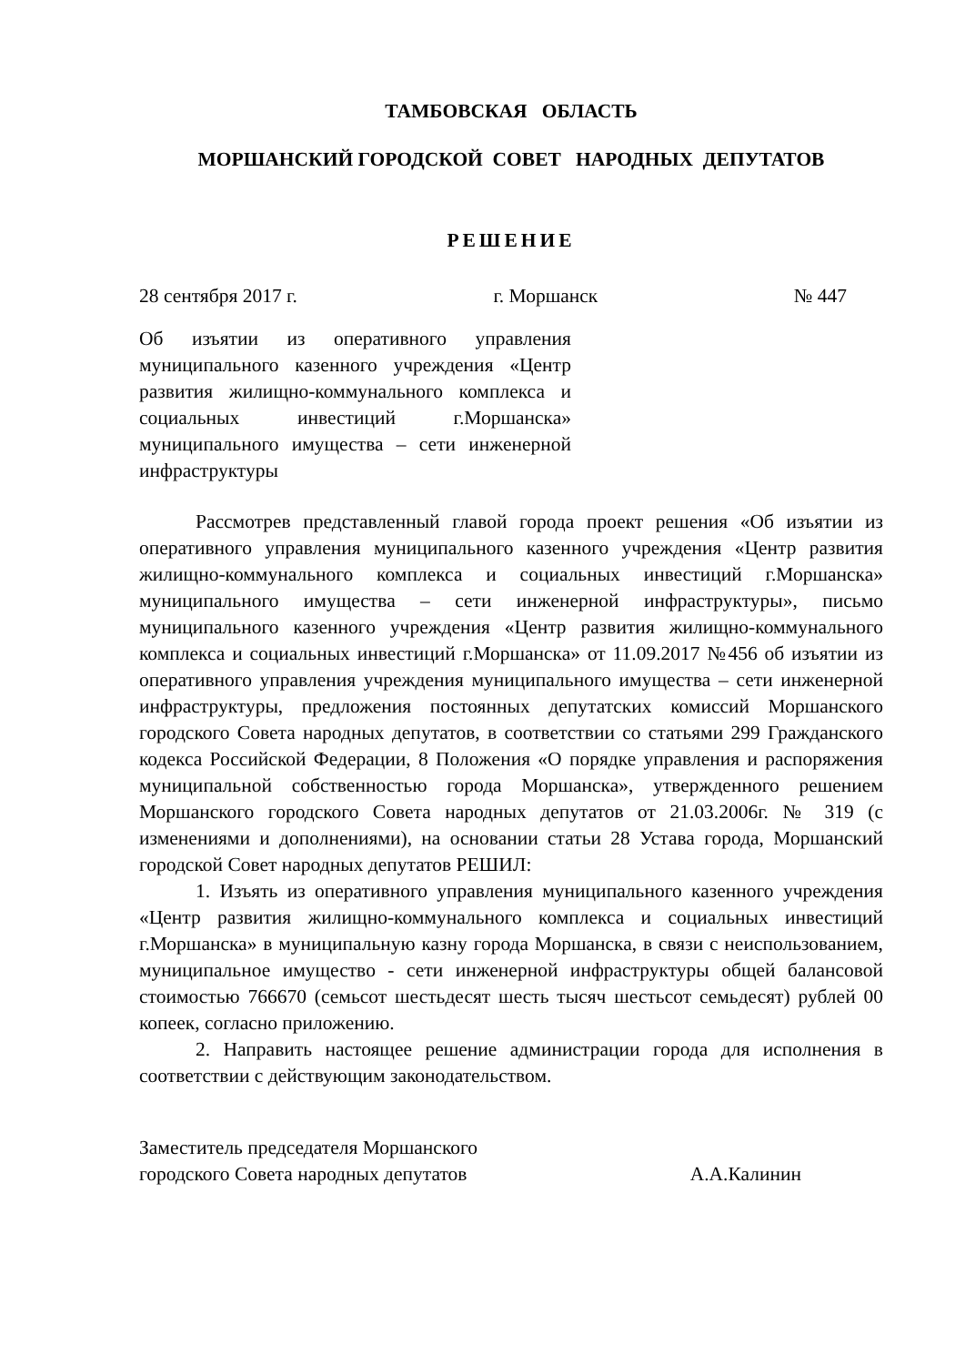ТАМБОВСКАЯ ОБЛАСТЬ
МОРШАНСКИЙ ГОРОДСКОЙ СОВЕТ НАРОДНЫХ ДЕПУТАТОВ
РЕШЕНИЕ
28 сентября 2017 г. г. Моршанск № 447
Об изъятии из оперативного управления муниципального казенного учреждения «Центр развития жилищно-коммунального комплекса и социальных инвестиций г.Моршанска» муниципального имущества – сети инженерной инфраструктуры
Рассмотрев представленный главой города проект решения «Об изъятии из оперативного управления муниципального казенного учреждения «Центр развития жилищно-коммунального комплекса и социальных инвестиций г.Моршанска» муниципального имущества – сети инженерной инфраструктуры», письмо муниципального казенного учреждения «Центр развития жилищно-коммунального комплекса и социальных инвестиций г.Моршанска» от 11.09.2017 №456 об изъятии из оперативного управления учреждения муниципального имущества – сети инженерной инфраструктуры, предложения постоянных депутатских комиссий Моршанского городского Совета народных депутатов, в соответствии со статьями 299 Гражданского кодекса Российской Федерации, 8 Положения «О порядке управления и распоряжения муниципальной собственностью города Моршанска», утвержденного решением Моршанского городского Совета народных депутатов от 21.03.2006г. № 319 (с изменениями и дополнениями), на основании статьи 28 Устава города, Моршанский городской Совет народных депутатов РЕШИЛ:
1. Изъять из оперативного управления муниципального казенного учреждения «Центр развития жилищно-коммунального комплекса и социальных инвестиций г.Моршанска» в муниципальную казну города Моршанска, в связи с неиспользованием, муниципальное имущество - сети инженерной инфраструктуры общей балансовой стоимостью 766670 (семьсот шестьдесят шесть тысяч шестьсот семьдесят) рублей 00 копеек, согласно приложению.
2. Направить настоящее решение администрации города для исполнения в соответствии с действующим законодательством.
Заместитель председателя Моршанского
городского Совета народных депутатов А.А.Калинин